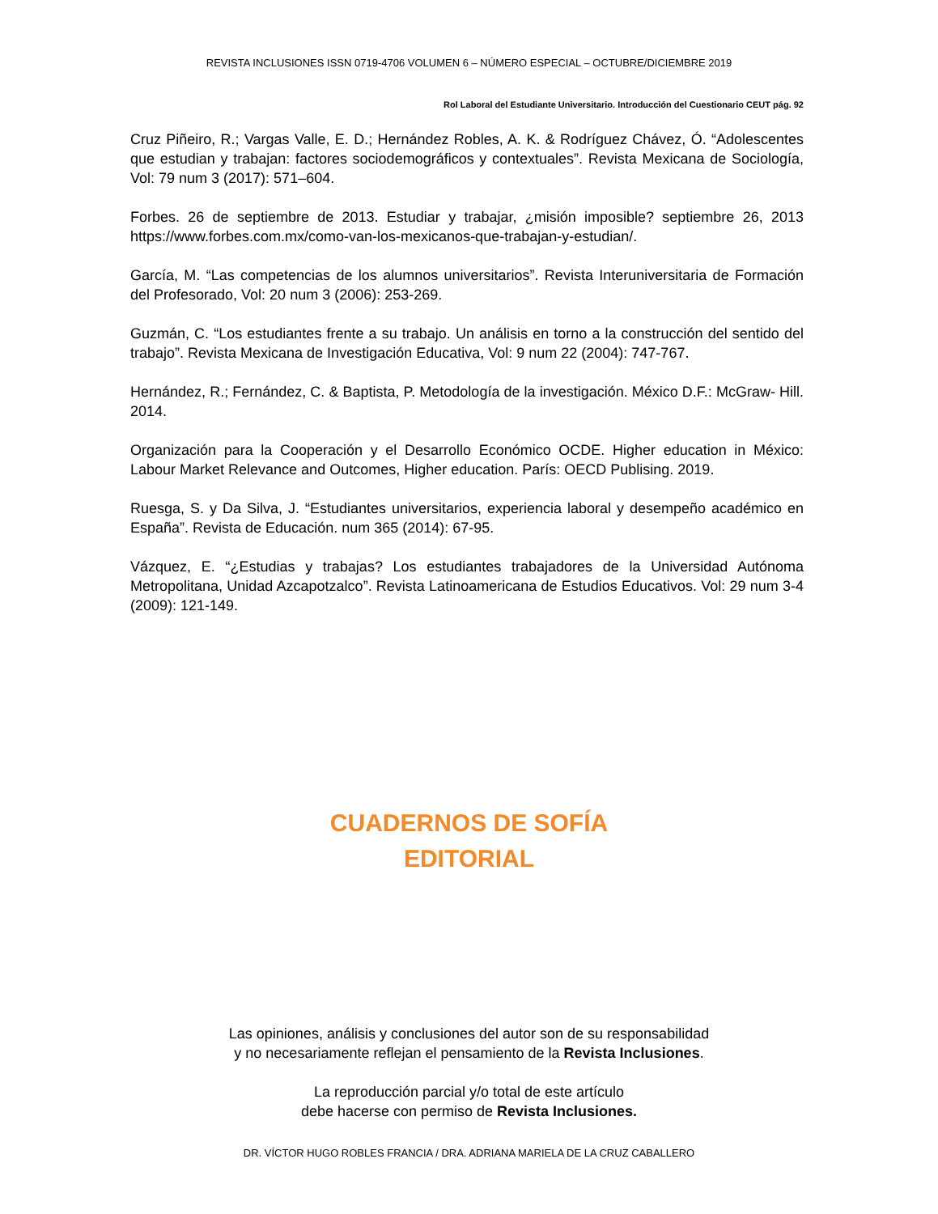REVISTA INCLUSIONES ISSN 0719-4706 VOLUMEN 6 – NÚMERO ESPECIAL – OCTUBRE/DICIEMBRE 2019
Rol Laboral del Estudiante Universitario. Introducción del Cuestionario CEUT pág. 92
Cruz Piñeiro, R.; Vargas Valle, E. D.; Hernández Robles, A. K. & Rodríguez Chávez, Ó. “Adolescentes que estudian y trabajan: factores sociodemográficos y contextuales”. Revista Mexicana de Sociología, Vol: 79 num 3 (2017): 571–604.
Forbes. 26 de septiembre de 2013. Estudiar y trabajar, ¿misión imposible? septiembre 26, 2013 https://www.forbes.com.mx/como-van-los-mexicanos-que-trabajan-y-estudian/.
García, M. “Las competencias de los alumnos universitarios”. Revista Interuniversitaria de Formación del Profesorado, Vol: 20 num 3 (2006): 253-269.
Guzmán, C. “Los estudiantes frente a su trabajo. Un análisis en torno a la construcción del sentido del trabajo”. Revista Mexicana de Investigación Educativa, Vol: 9 num 22 (2004): 747-767.
Hernández, R.; Fernández, C. & Baptista, P. Metodología de la investigación. México D.F.: McGraw- Hill. 2014.
Organización para la Cooperación y el Desarrollo Económico OCDE. Higher education in México: Labour Market Relevance and Outcomes, Higher education. París: OECD Publising. 2019.
Ruesga, S. y Da Silva, J. “Estudiantes universitarios, experiencia laboral y desempeño académico en España”. Revista de Educación. num 365 (2014): 67-95.
Vázquez, E. “¿Estudias y trabajas? Los estudiantes trabajadores de la Universidad Autónoma Metropolitana, Unidad Azcapotzalco”. Revista Latinoamericana de Estudios Educativos. Vol: 29 num 3-4 (2009): 121-149.
CUADERNOS DE SOFÍA
EDITORIAL
Las opiniones, análisis y conclusiones del autor son de su responsabilidad
y no necesariamente reflejan el pensamiento de la Revista Inclusiones.
La reproducción parcial y/o total de este artículo
debe hacerse con permiso de Revista Inclusiones.
DR. VÍCTOR HUGO ROBLES FRANCIA / DRA. ADRIANA MARIELA DE LA CRUZ CABALLERO